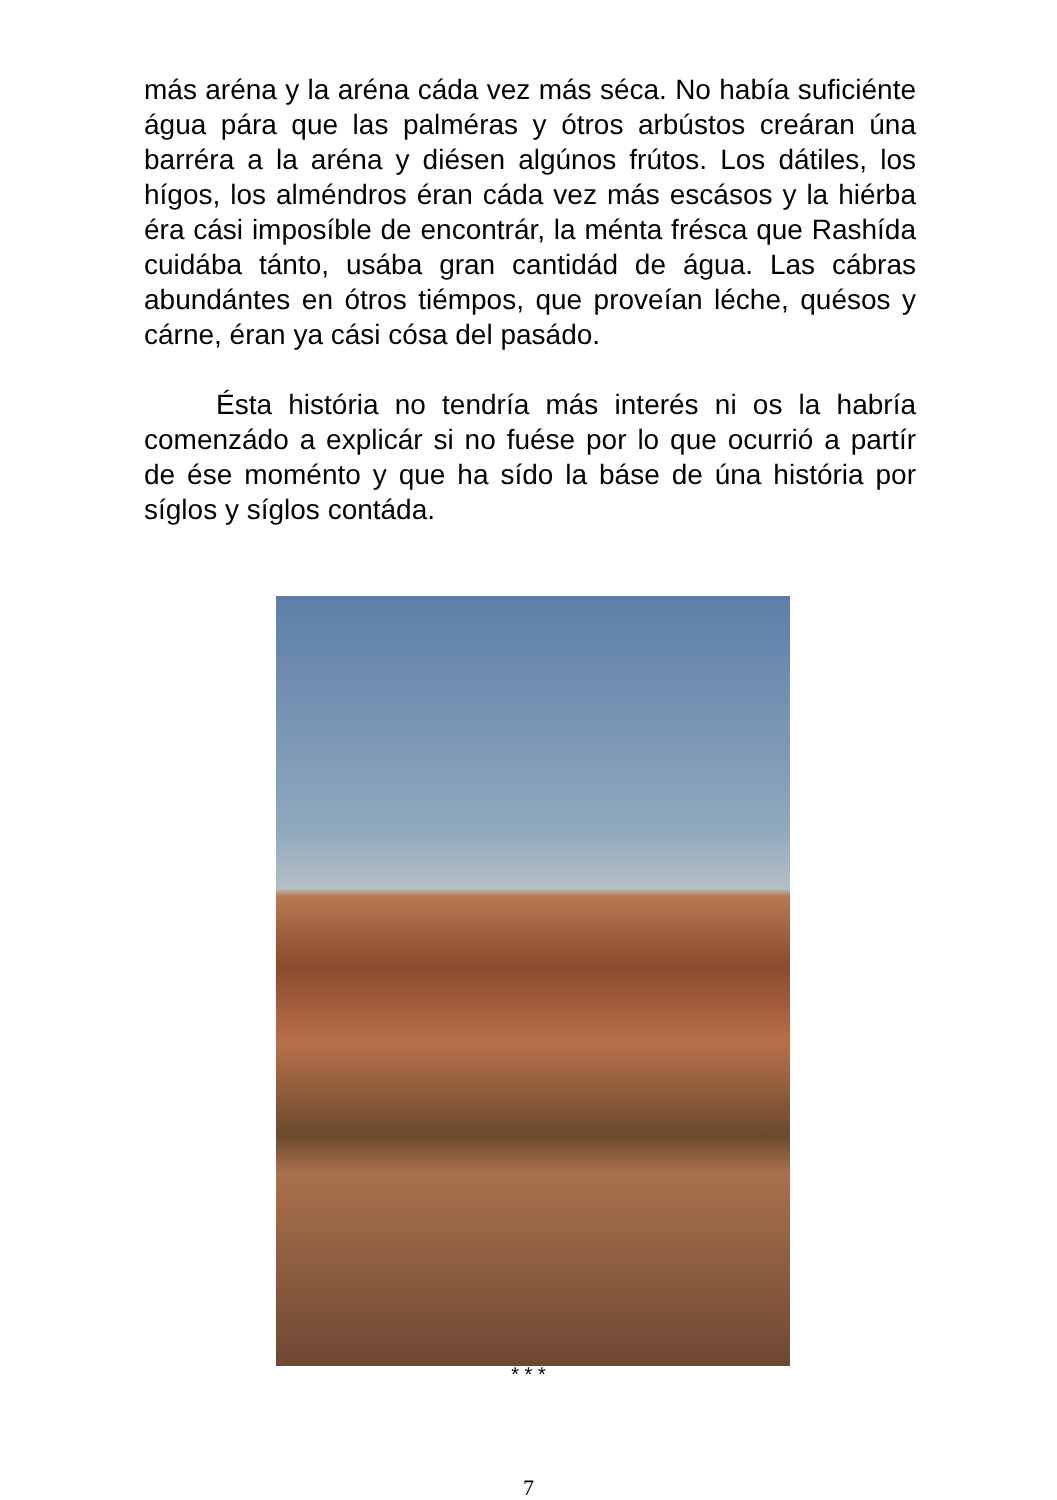más aréna y la aréna cáda vez más séca. No había suficiénte água pára que las palméras y ótros arbústos creáran úna barréra a la aréna y diésen algúnos frútos. Los dátiles, los hígos, los alméndros éran cáda vez más escásos y la hiérba éra cási imposíble de encontrár, la ménta frésca que Rashída cuidába tánto, usába gran cantidád de água. Las cábras abundántes en ótros tiémpos, que proveían léche, quésos y cárne, éran ya cási cósa del pasádo.
Ésta história no tendría más interés ni os la habría comenzádo a explicár si no fuése por lo que ocurrió a partír de ése moménto y que ha sído la báse de úna história por síglos y síglos contáda.
* * *
7